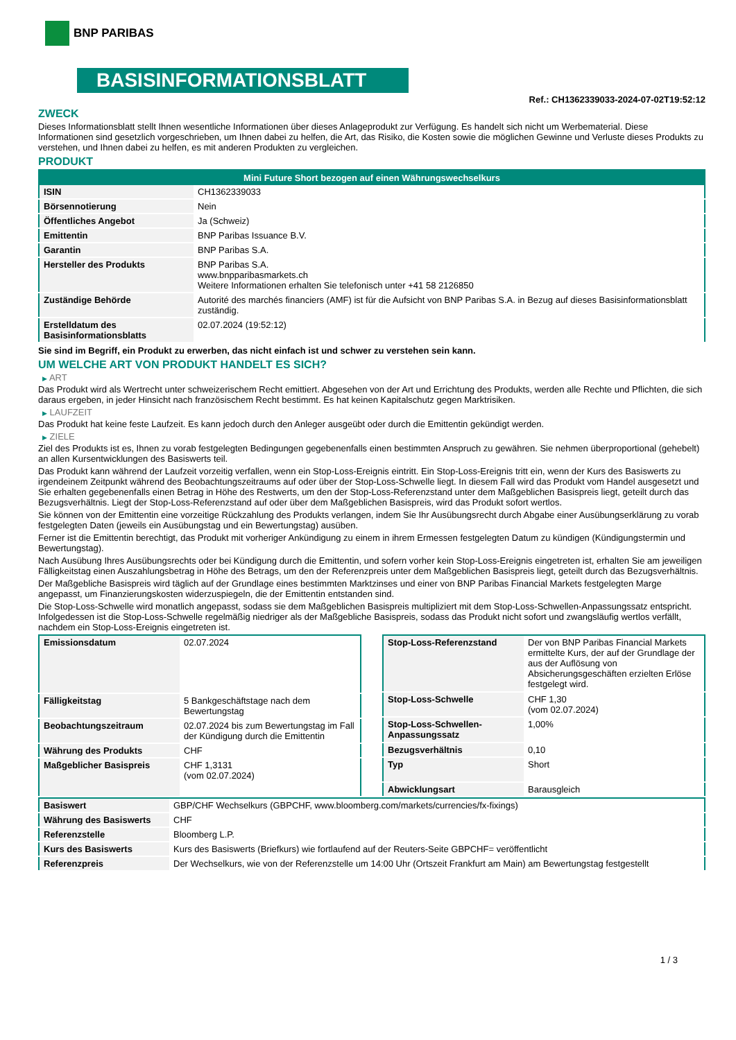BNP PARIBAS
BASISINFORMATIONSBLATT
Ref.: CH1362339033-2024-07-02T19:52:12
ZWECK
Dieses Informationsblatt stellt Ihnen wesentliche Informationen über dieses Anlageprodukt zur Verfügung. Es handelt sich nicht um Werbematerial. Diese Informationen sind gesetzlich vorgeschrieben, um Ihnen dabei zu helfen, die Art, das Risiko, die Kosten sowie die möglichen Gewinne und Verluste dieses Produkts zu verstehen, und Ihnen dabei zu helfen, es mit anderen Produkten zu vergleichen.
PRODUKT
| Mini Future Short bezogen auf einen Währungswechselkurs | |
| --- | --- |
| ISIN | CH1362339033 |
| Börsennotierung | Nein |
| Öffentliches Angebot | Ja (Schweiz) |
| Emittentin | BNP Paribas Issuance B.V. |
| Garantin | BNP Paribas S.A. |
| Hersteller des Produkts | BNP Paribas S.A. www.bnpparibasmarkets.ch Weitere Informationen erhalten Sie telefonisch unter +41 58 2126850 |
| Zuständige Behörde | Autorité des marchés financiers (AMF) ist für die Aufsicht von BNP Paribas S.A. in Bezug auf dieses Basisinformationsblatt zuständig. |
| Erstelldatum des Basisinformationsblatts | 02.07.2024 (19:52:12) |
Sie sind im Begriff, ein Produkt zu erwerben, das nicht einfach ist und schwer zu verstehen sein kann.
UM WELCHE ART VON PRODUKT HANDELT ES SICH?
▶ ART
Das Produkt wird als Wertrecht unter schweizerischem Recht emittiert. Abgesehen von der Art und Errichtung des Produkts, werden alle Rechte und Pflichten, die sich daraus ergeben, in jeder Hinsicht nach französischem Recht bestimmt. Es hat keinen Kapitalschutz gegen Marktrisiken.
▶ LAUFZEIT
Das Produkt hat keine feste Laufzeit. Es kann jedoch durch den Anleger ausgeübt oder durch die Emittentin gekündigt werden.
▶ ZIELE
Ziel des Produkts ist es, Ihnen zu vorab festgelegten Bedingungen gegebenenfalls einen bestimmten Anspruch zu gewähren. Sie nehmen überproportional (gehebelt) an allen Kursentwicklungen des Basiswerts teil.
Das Produkt kann während der Laufzeit vorzeitig verfallen, wenn ein Stop-Loss-Ereignis eintritt. Ein Stop-Loss-Ereignis tritt ein, wenn der Kurs des Basiswerts zu irgendeinem Zeitpunkt während des Beobachtungszeitraums auf oder über der Stop-Loss-Schwelle liegt. In diesem Fall wird das Produkt vom Handel ausgesetzt und Sie erhalten gegebenenfalls einen Betrag in Höhe des Restwerts, um den der Stop-Loss-Referenzstand unter dem Maßgeblichen Basispreis liegt, geteilt durch das Bezugsverhältnis. Liegt der Stop-Loss-Referenzstand auf oder über dem Maßgeblichen Basispreis, wird das Produkt sofort wertlos.
Sie können von der Emittentin eine vorzeitige Rückzahlung des Produkts verlangen, indem Sie Ihr Ausübungsrecht durch Abgabe einer Ausübungserklärung zu vorab festgelegten Daten (jeweils ein Ausübungstag und ein Bewertungstag) ausüben.
Ferner ist die Emittentin berechtigt, das Produkt mit vorheriger Ankündigung zu einem in ihrem Ermessen festgelegten Datum zu kündigen (Kündigungstermin und Bewertungstag).
Nach Ausübung Ihres Ausübungsrechts oder bei Kündigung durch die Emittentin, und sofern vorher kein Stop-Loss-Ereignis eingetreten ist, erhalten Sie am jeweiligen Fälligkeitstag einen Auszahlungsbetrag in Höhe des Betrags, um den der Referenzpreis unter dem Maßgeblichen Basispreis liegt, geteilt durch das Bezugsverhältnis.
Der Maßgebliche Basispreis wird täglich auf der Grundlage eines bestimmten Marktzinses und einer von BNP Paribas Financial Markets festgelegten Marge angepasst, um Finanzierungskosten widerzuspiegeln, die der Emittentin entstanden sind.
Die Stop-Loss-Schwelle wird monatlich angepasst, sodass sie dem Maßgeblichen Basispreis multipliziert mit dem Stop-Loss-Schwellen-Anpassungssatz entspricht. Infolgedessen ist die Stop-Loss-Schwelle regelmäßig niedriger als der Maßgebliche Basispreis, sodass das Produkt nicht sofort und zwangsläufig wertlos verfällt, nachdem ein Stop-Loss-Ereignis eingetreten ist.
| Emissionsdatum | 02.07.2024 |
| Fälligkeitstag | 5 Bankgeschäftstage nach dem Bewertungstag |
| Beobachtungszeitraum | 02.07.2024 bis zum Bewertungstag im Fall der Kündigung durch die Emittentin |
| Währung des Produkts | CHF |
| Maßgeblicher Basispreis | CHF 1,3131 (vom 02.07.2024) |
| Stop-Loss-Referenzstand | Der von BNP Paribas Financial Markets ermittelte Kurs, der auf der Grundlage der aus der Auflösung von Absicherungsgeschäften erzielten Erlöse festgelegt wird. |
| Stop-Loss-Schwelle | CHF 1,30 (vom 02.07.2024) |
| Stop-Loss-Schwellen-Anpassungssatz | 1,00% |
| Bezugsverhältnis | 0,10 |
| Typ | Short |
| Abwicklungsart | Barausgleich |
| Basiswert | GBP/CHF Wechselkurs (GBPCHF, www.bloomberg.com/markets/currencies/fx-fixings) |
| Währung des Basiswerts | CHF |
| Referenzstelle | Bloomberg L.P. |
| Kurs des Basiswerts | Kurs des Basiswerts (Briefkurs) wie fortlaufend auf der Reuters-Seite GBPCHF= veröffentlicht |
| Referenzpreis | Der Wechselkurs, wie von der Referenzstelle um 14:00 Uhr (Ortszeit Frankfurt am Main) am Bewertungstag festgestellt |
1 / 3